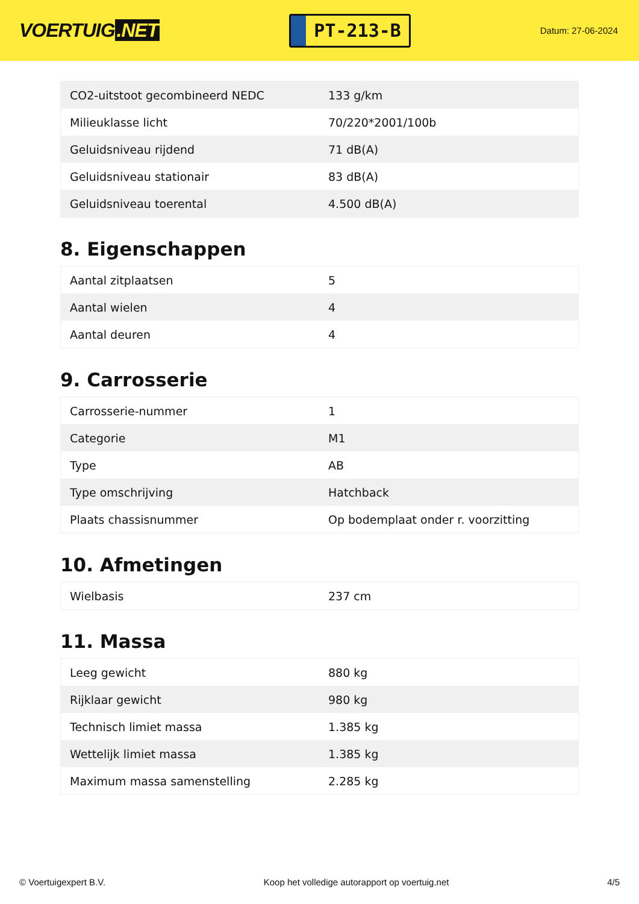VOERTUIG.NET
PT-213-B
Datum: 27-06-2024
| CO2-uitstoot gecombineerd NEDC | 133 g/km |
| Milieuklasse licht | 70/220*2001/100b |
| Geluidsniveau rijdend | 71 dB(A) |
| Geluidsniveau stationair | 83 dB(A) |
| Geluidsniveau toerental | 4.500 dB(A) |
8. Eigenschappen
| Aantal zitplaatsen | 5 |
| Aantal wielen | 4 |
| Aantal deuren | 4 |
9. Carrosserie
| Carrosserie-nummer | 1 |
| Categorie | M1 |
| Type | AB |
| Type omschrijving | Hatchback |
| Plaats chassisnummer | Op bodemplaat onder r. voorzitting |
10. Afmetingen
| Wielbasis | 237 cm |
11. Massa
| Leeg gewicht | 880 kg |
| Rijklaar gewicht | 980 kg |
| Technisch limiet massa | 1.385 kg |
| Wettelijk limiet massa | 1.385 kg |
| Maximum massa samenstelling | 2.285 kg |
© Voertuigexpert B.V. Koop het volledige autorapport op voertuig.net 4/5